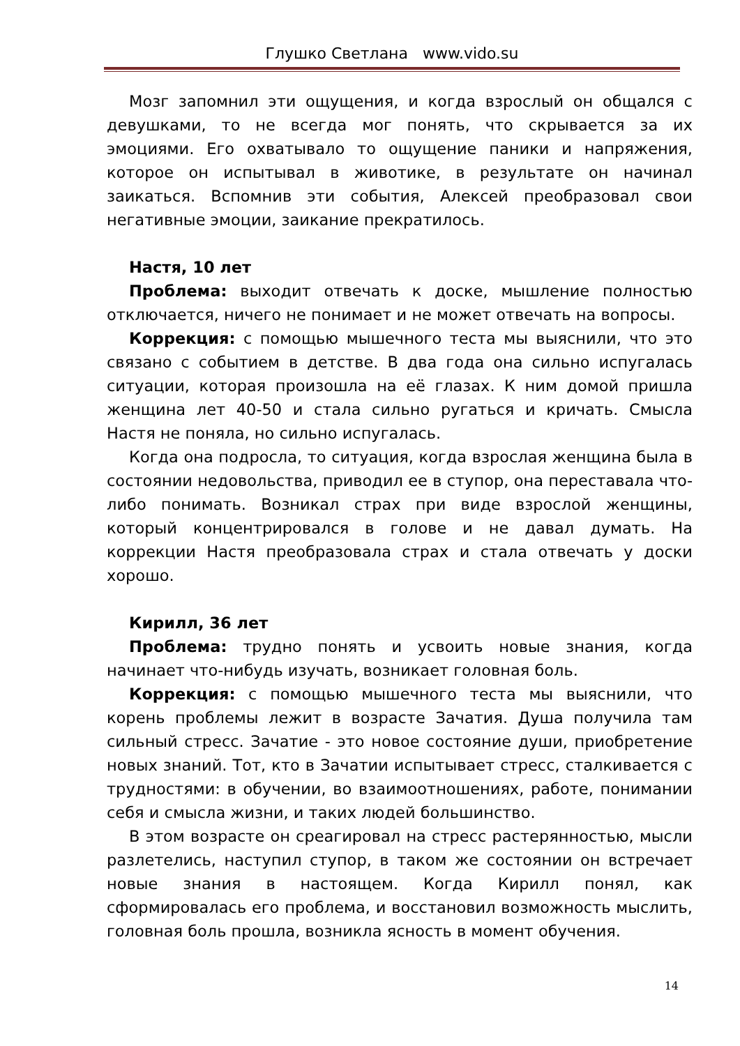Глушко Светлана www.vido.su
Мозг запомнил эти ощущения, и когда взрослый он общался с девушками, то не всегда мог понять, что скрывается за их эмоциями. Его охватывало то ощущение паники и напряжения, которое он испытывал в животике, в результате он начинал заикаться. Вспомнив эти события, Алексей преобразовал свои негативные эмоции, заикание прекратилось.
Настя, 10 лет
Проблема: выходит отвечать к доске, мышление полностью отключается, ничего не понимает и не может отвечать на вопросы.
Коррекция: с помощью мышечного теста мы выяснили, что это связано с событием в детстве. В два года она сильно испугалась ситуации, которая произошла на её глазах. К ним домой пришла женщина лет 40-50 и стала сильно ругаться и кричать. Смысла Настя не поняла, но сильно испугалась.
Когда она подросла, то ситуация, когда взрослая женщина была в состоянии недовольства, приводил ее в ступор, она переставала что-либо понимать. Возникал страх при виде взрослой женщины, который концентрировался в голове и не давал думать. На коррекции Настя преобразовала страх и стала отвечать у доски хорошо.
Кирилл, 36 лет
Проблема: трудно понять и усвоить новые знания, когда начинает что-нибудь изучать, возникает головная боль.
Коррекция: с помощью мышечного теста мы выяснили, что корень проблемы лежит в возрасте Зачатия. Душа получила там сильный стресс. Зачатие - это новое состояние души, приобретение новых знаний. Тот, кто в Зачатии испытывает стресс, сталкивается с трудностями: в обучении, во взаимоотношениях, работе, понимании себя и смысла жизни, и таких людей большинство.
В этом возрасте он среагировал на стресс растерянностью, мысли разлетелись, наступил ступор, в таком же состоянии он встречает новые знания в настоящем. Когда Кирилл понял, как сформировалась его проблема, и восстановил возможность мыслить, головная боль прошла, возникла ясность в момент обучения.
14